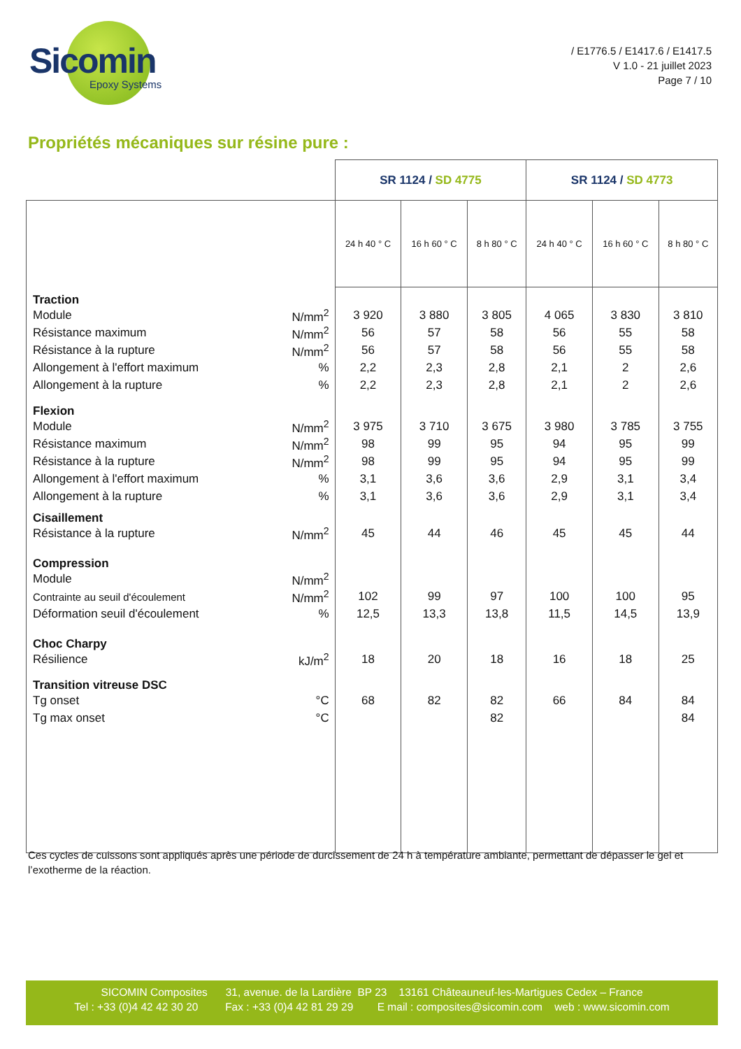Sicomin
Epoxy Systems
/ E1776.5 / E1417.6 / E1417.5
V 1.0 - 21 juillet 2023
Page 7 / 10
Propriétés mécaniques sur résine pure :
| | | SR 1124 / SD 4775 | | | SR 1124 / SD 4773 | | |
| --- | --- | --- | --- | --- | --- | --- | --- |
| | | 24 h 40 ° C | 16 h 60 ° C | 8 h 80 ° C | 24 h 40 ° C | 16 h 60 ° C | 8 h 80 ° C |
| Traction | | | | | | | |
| Module | N/mm<sup>2</sup> | 3 920 | 3 880 | 3 805 | 4 065 | 3 830 | 3 810 |
| Résistance maximum | N/mm<sup>2</sup> | 56 | 57 | 58 | 56 | 55 | 58 |
| Résistance à la rupture | N/mm<sup>2</sup> | 56 | 57 | 58 | 56 | 55 | 58 |
| Allongement à l'effort maximum | % | 2,2 | 2,3 | 2,8 | 2,1 | 2 | 2,6 |
| Allongement à la rupture | % | 2,2 | 2,3 | 2,8 | 2,1 | 2 | 2,6 |
| Flexion | | | | | | | |
| Module | N/mm<sup>2</sup> | 3 975 | 3 710 | 3 675 | 3 980 | 3 785 | 3 755 |
| Résistance maximum | N/mm<sup>2</sup> | 98 | 99 | 95 | 94 | 95 | 99 |
| Résistance à la rupture | N/mm<sup>2</sup> | 98 | 99 | 95 | 94 | 95 | 99 |
| Allongement à l'effort maximum | % | 3,1 | 3,6 | 3,6 | 2,9 | 3,1 | 3,4 |
| Allongement à la rupture | % | 3,1 | 3,6 | 3,6 | 2,9 | 3,1 | 3,4 |
| Cisaillement | | | | | | | |
| Résistance à la rupture | N/mm<sup>2</sup> | 45 | 44 | 46 | 45 | 45 | 44 |
| Compression | | | | | | | |
| Module | N/mm<sup>2</sup> | | | | | | |
| Contrainte au seuil d'écoulement | N/mm<sup>2</sup> | 102 | 99 | 97 | 100 | 100 | 95 |
| Déformation seuil d'écoulement | % | 12,5 | 13,3 | 13,8 | 11,5 | 14,5 | 13,9 |
| Choc Charpy | | | | | | | |
| Résilience | kJ/m<sup>2</sup> | 18 | 20 | 18 | 16 | 18 | 25 |
| Transition vitreuse DSC | | | | | | | |
| Tg onset | °C | 68 | 82 | 82 | 66 | 84 | 84 |
| Tg max onset | °C | | | 82 | | | 84 |
Ces cycles de cuissons sont appliqués après une période de durcissement de 24 h à température ambiante, permettant de dépasser le gel et l’exotherme de la réaction.
SICOMIN Composites 31, avenue. de la Lardière BP 23 13161 Châteauneuf-les-Martigues Cedex – France
Tel : +33 (0)4 42 42 30 20 Fax : +33 (0)4 42 81 29 29 E mail : composites@sicomin.com web : www.sicomin.com